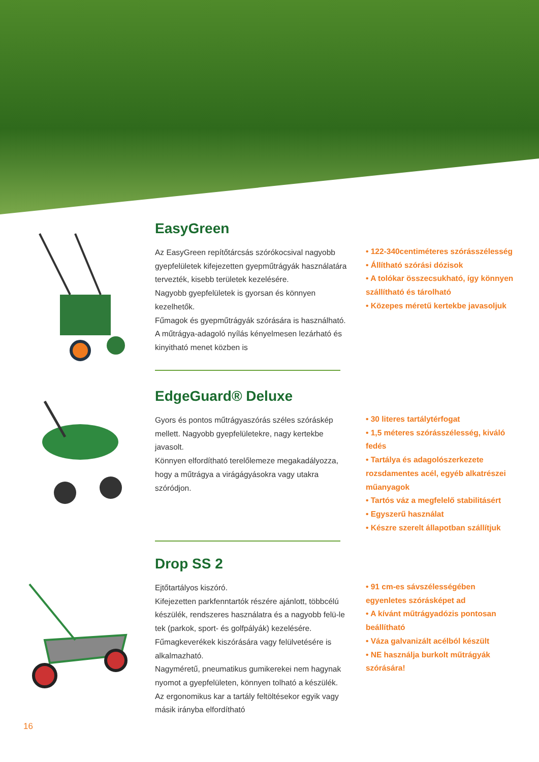EasyGreen
Az EasyGreen repítőtárcsás szórókocsival nagyobb gyepfelületek kifejezetten gyepműtrágyák használatára tervezték, kisebb területek kezelésére.
Nagyobb gyepfelületek is gyorsan és könnyen kezelhetők.
Fűmagok és gyepműtrágyák szórására is használható.
A műtrágya-adagoló nyílás kényelmesen lezárható és kinyitható menet közben is
• 122-340centiméteres szórásszélesség
• Állítható szórási dózisok
• A tolókar összecsukható, így könnyen szállítható és tárolható
• Közepes méretű kertekbe javasoljuk
EdgeGuard® Deluxe
Gyors és pontos műtrágyaszórás széles szóráskép mellett. Nagyobb gyepfelületekre, nagy kertekbe javasolt.
Könnyen elfordítható terelőlemeze megakadályozza, hogy a műtrágya a virágágyásokra vagy utakra szóródjon.
• 30 literes tartálytérfogat
• 1,5 méteres szórásszélesség, kiváló fedés
• Tartálya és adagolószerkezete rozsdamentes acél, egyéb alkatrészei műanyagok
• Tartós váz a megfelelő stabilitásért
• Egyszerű használat
• Készre szerelt állapotban szállítjuk
Drop SS 2
Ejtőtartályos kiszóró.
Kifejezetten parkfenntartók részére ajánlott, többcélú készülék, rendszeres használatra és a nagyobb felü-le tek (parkok, sport- és golfpályák) kezelésére.
Fűmagkeverékek kiszórására vagy felülvetésére is alkalmazható.
Nagyméretű, pneumatikus gumikerekei nem hagynak nyomot a gyepfelületen, könnyen tolható a készülék.
Az ergonomikus kar a tartály feltöltésekor egyik vagy másik irányba elfordítható
• 91 cm-es sávszélességében egyenletes szórásképet ad
• A kívánt műtrágyadózis pontosan beállítható
• Váza galvanizált acélból készült
• NE használja burkolt műtrágyák szórására!
16